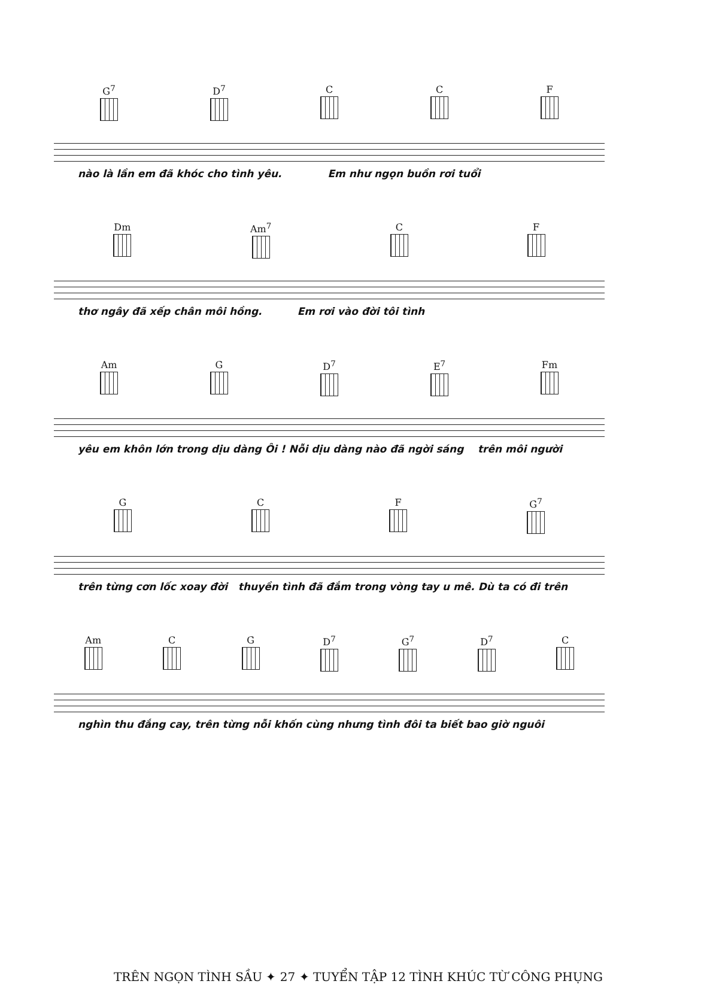G<sup>7</sup> D<sup>7</sup> C C F
nào là lần em đã khóc cho tình yêu. Em như ngọn buồn rơi tuổi
Dm Am<sup>7</sup> C F
thơ ngây đã xếp chân môi hồng. Em rơi vào đời tôi tình
Am G D<sup>7</sup> E<sup>7</sup> Fm
yêu em khôn lớn trong dịu dàng Ôi ! Nỗi dịu dàng nào đã ngời sáng trên môi người
G C F G<sup>7</sup>
trên từng cơn lốc xoay đời thuyền tình đã đắm trong vòng tay u mê. Dù ta có đi trên
Am C G D<sup>7</sup> G<sup>7</sup> D<sup>7</sup> C
nghìn thu đắng cay, trên từng nỗi khốn cùng nhưng tình đôi ta biết bao giờ nguôi
TRÊN NGỌN TÌNH SẦU ✦ 27 ✦ TUYỂN TẬP 12 TÌNH KHÚC TỪ CÔNG PHỤNG